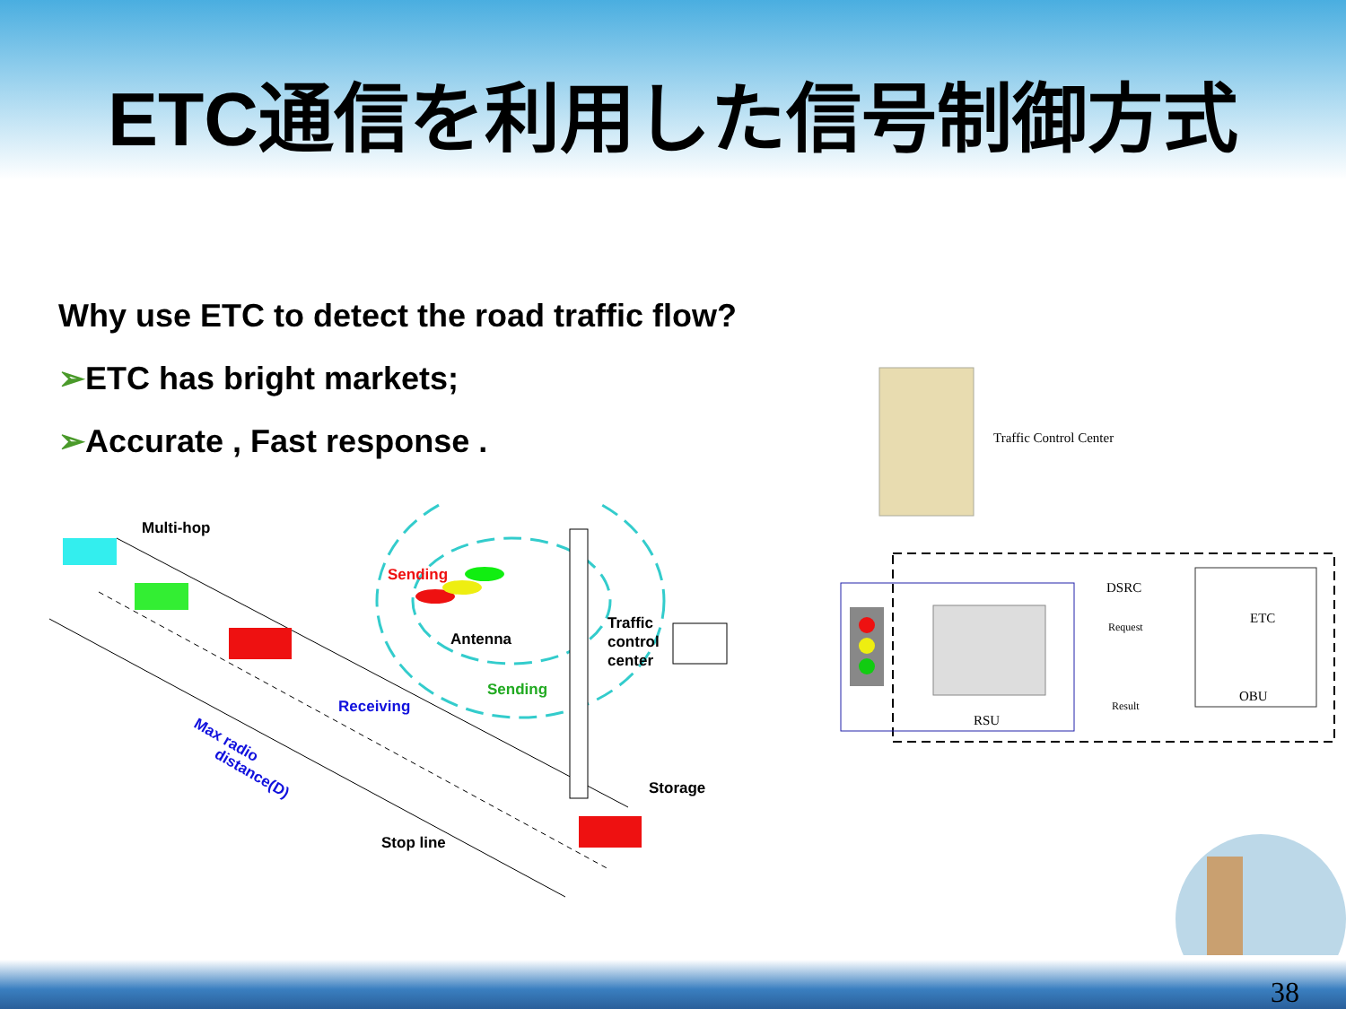ETC通信を利用した信号制御方式
Why use ETC to detect the road traffic flow?
➢ETC has bright markets;
➢Accurate , Fast response .
Multi-hop
Sending
Antenna
Traffic
control
center
Receiving
Sending
Storage
Stop line
Max radio
distance(D)
Traffic Control Center
RSU
DSRC
Request
Result
ETC
OBU
38